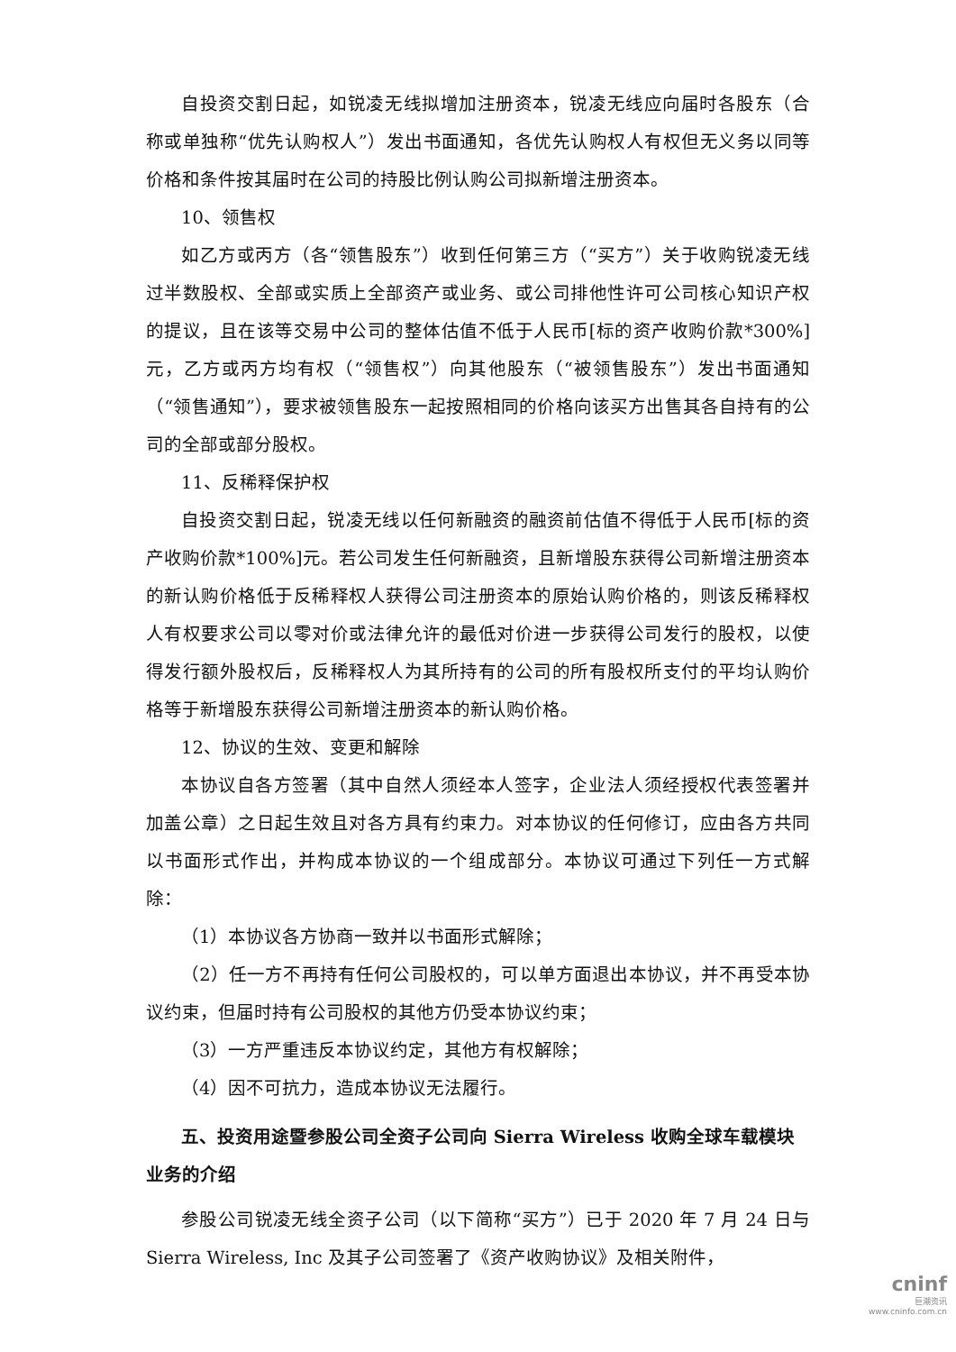自投资交割日起，如锐凌无线拟增加注册资本，锐凌无线应向届时各股东（合称或单独称“优先认购权人”）发出书面通知，各优先认购权人有权但无义务以同等价格和条件按其届时在公司的持股比例认购公司拟新增注册资本。
10、领售权
如乙方或丙方（各“领售股东”）收到任何第三方（“买方”）关于收购锐凌无线过半数股权、全部或实质上全部资产或业务、或公司排他性许可公司核心知识产权的提议，且在该等交易中公司的整体估值不低于人民币[标的资产收购价款*300%]元，乙方或丙方均有权（“领售权”）向其他股东（“被领售股东”）发出书面通知（“领售通知”），要求被领售股东一起按照相同的价格向该买方出售其各自持有的公司的全部或部分股权。
11、反稀释保护权
自投资交割日起，锐凌无线以任何新融资的融资前估值不得低于人民币[标的资产收购价款*100%]元。若公司发生任何新融资，且新增股东获得公司新增注册资本的新认购价格低于反稀释权人获得公司注册资本的原始认购价格的，则该反稀释权人有权要求公司以零对价或法律允许的最低对价进一步获得公司发行的股权，以使得发行额外股权后，反稀释权人为其所持有的公司的所有股权所支付的平均认购价格等于新增股东获得公司新增注册资本的新认购价格。
12、协议的生效、变更和解除
本协议自各方签署（其中自然人须经本人签字，企业法人须经授权代表签署并加盖公章）之日起生效且对各方具有约束力。对本协议的任何修订，应由各方共同以书面形式作出，并构成本协议的一个组成部分。本协议可通过下列任一方式解除：
（1）本协议各方协商一致并以书面形式解除；
（2）任一方不再持有任何公司股权的，可以单方面退出本协议，并不再受本协议约束，但届时持有公司股权的其他方仍受本协议约束；
（3）一方严重违反本协议约定，其他方有权解除；
（4）因不可抗力，造成本协议无法履行。
五、投资用途暨参股公司全资子公司向 Sierra Wireless 收购全球车载模块业务的介绍
参股公司锐凌无线全资子公司（以下简称“买方”）已于 2020 年 7 月 24 日与 Sierra Wireless, Inc 及其子公司签署了《资产收购协议》及相关附件，
cninf
巨潮资讯
www.cninfo.com.cn